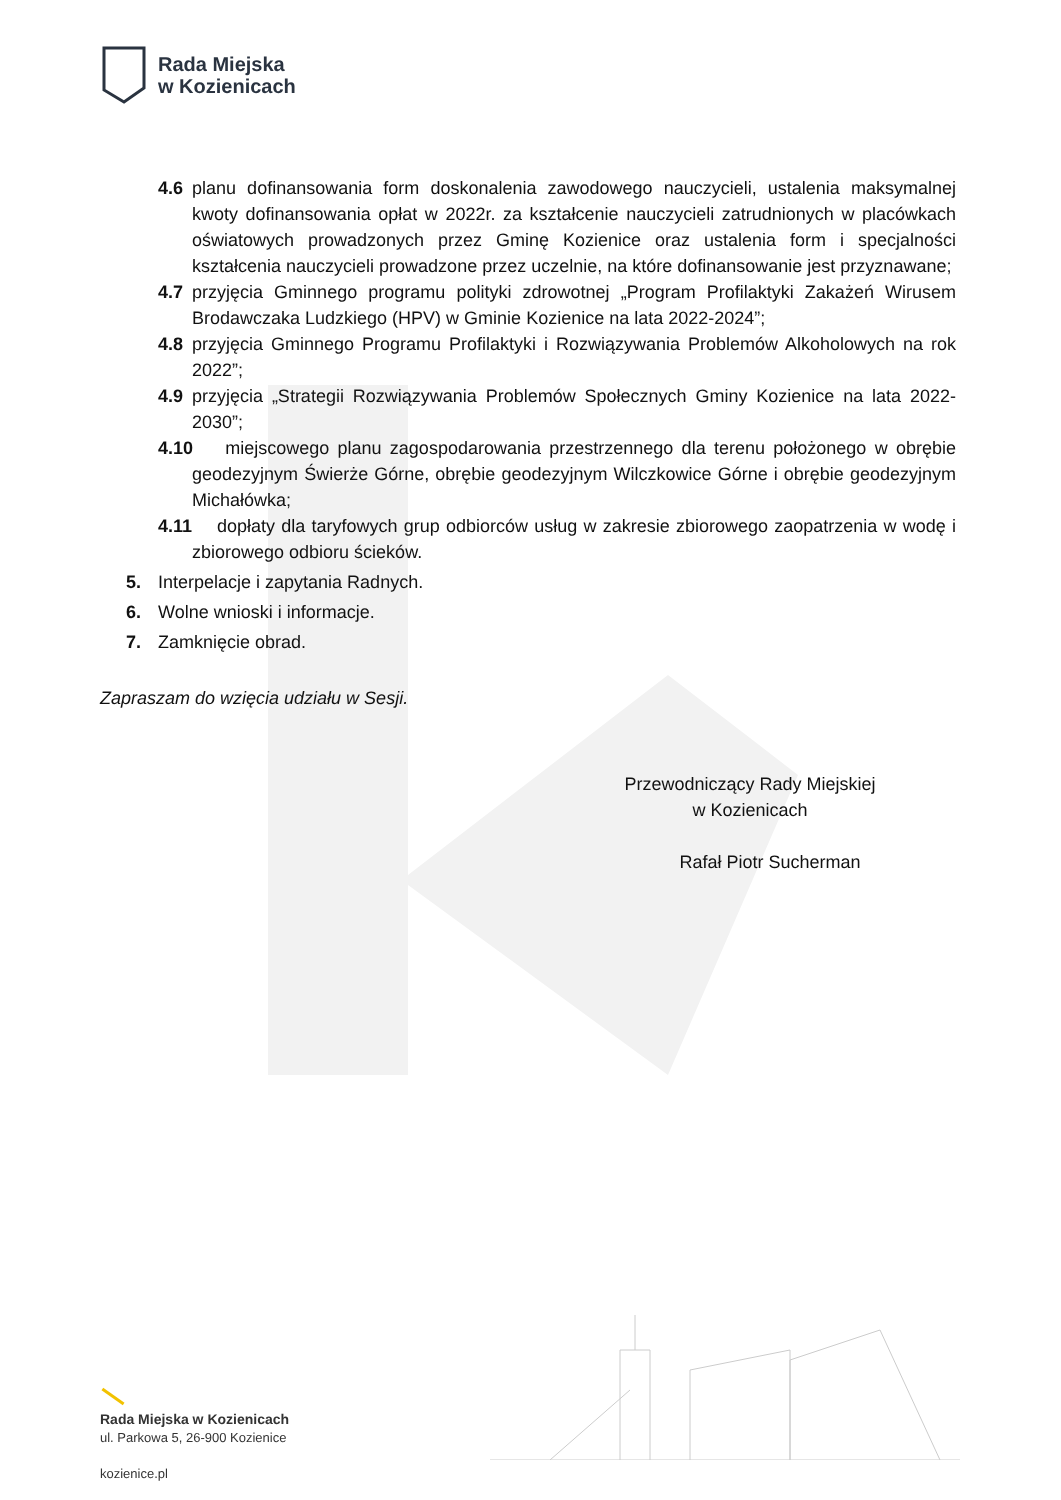Rada Miejska
w Kozienicach
4.6 planu dofinansowania form doskonalenia zawodowego nauczycieli, ustalenia maksymalnej kwoty dofinansowania opłat w 2022r. za kształcenie nauczycieli zatrudnionych w placówkach oświatowych prowadzonych przez Gminę Kozienice oraz ustalenia form i specjalności kształcenia nauczycieli prowadzone przez uczelnie, na które dofinansowanie jest przyznawane;
4.7 przyjęcia Gminnego programu polityki zdrowotnej „Program Profilaktyki Zakażeń Wirusem Brodawczaka Ludzkiego (HPV) w Gminie Kozienice na lata 2022-2024”;
4.8 przyjęcia Gminnego Programu Profilaktyki i Rozwiązywania Problemów Alkoholowych na rok 2022”;
4.9 przyjęcia „Strategii Rozwiązywania Problemów Społecznych Gminy Kozienice na lata 2022-2030”;
4.10 miejscowego planu zagospodarowania przestrzennego dla terenu położonego w obrębie geodezyjnym Świerże Górne, obrębie geodezyjnym Wilczkowice Górne i obrębie geodezyjnym Michałówka;
4.11 dopłaty dla taryfowych grup odbiorców usług w zakresie zbiorowego zaopatrzenia w wodę i zbiorowego odbioru ścieków.
5. Interpelacje i zapytania Radnych.
6. Wolne wnioski i informacje.
7. Zamknięcie obrad.
Zapraszam do wzięcia udziału w Sesji.
Przewodniczący Rady Miejskiej
w Kozienicach
Rafał Piotr Sucherman
Rada Miejska w Kozienicach
ul. Parkowa 5, 26-900 Kozienice
kozienice.pl